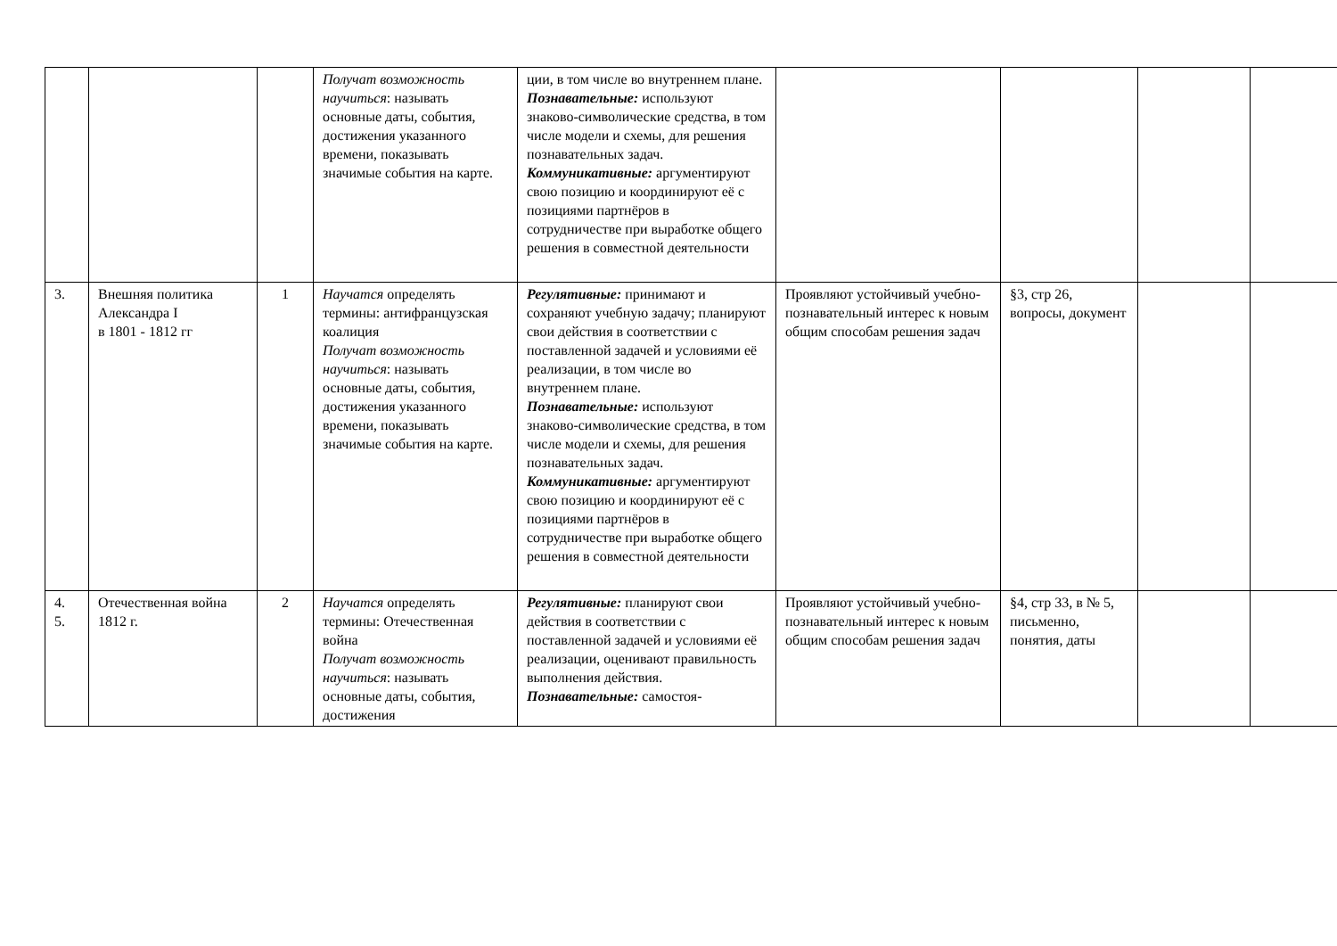| | | | Получат возможность научиться : называть основные даты, события, достижения указанного времени, показывать значимые события на карте. | ции, в том числе во внутреннем плане. Познавательные: используют знаково-символические средства, в том числе модели и схемы, для решения познавательных задач. Коммуникативные: аргументируют свою позицию и координируют её с позициями партнёров в сотрудничестве при выработке общего решения в совместной деятельности | | | | |
| 3. | Внешняя политика Александра I в 1801 - 1812 гг | 1 | Научатся определять термины: антифранцузская коалиция Получат возможность научиться : называть основные даты, события, достижения указанного времени, показывать значимые события на карте. | Регулятивные: принимают и сохраняют учебную задачу; планируют свои действия в соответствии с поставленной задачей и условиями её реализации, в том числе во внутреннем плане. Познавательные: используют знаково-символические средства, в том числе модели и схемы, для решения познавательных задач. Коммуникативные: аргументируют свою позицию и координируют её с позициями партнёров в сотрудничестве при выработке общего решения в совместной деятельности | Проявляют устойчивый учебно- познавательный интерес к новым общим способам решения задач | §3, стр 26, вопросы, документ | | |
| 4. 5. | Отечественная война 1812 г. | 2 | Научатся определять термины: Отечественная война Получат возможность научиться : называть основные даты, события, достижения | Регулятивные: планируют свои действия в соответствии с поставленной задачей и условиями её реализации, оценивают правильность выполнения действия. Познавательные: самостоя- | Проявляют устойчивый учебно- познавательный интерес к новым общим способам решения задач | §4, стр 33, в № 5, письменно, понятия, даты | | |